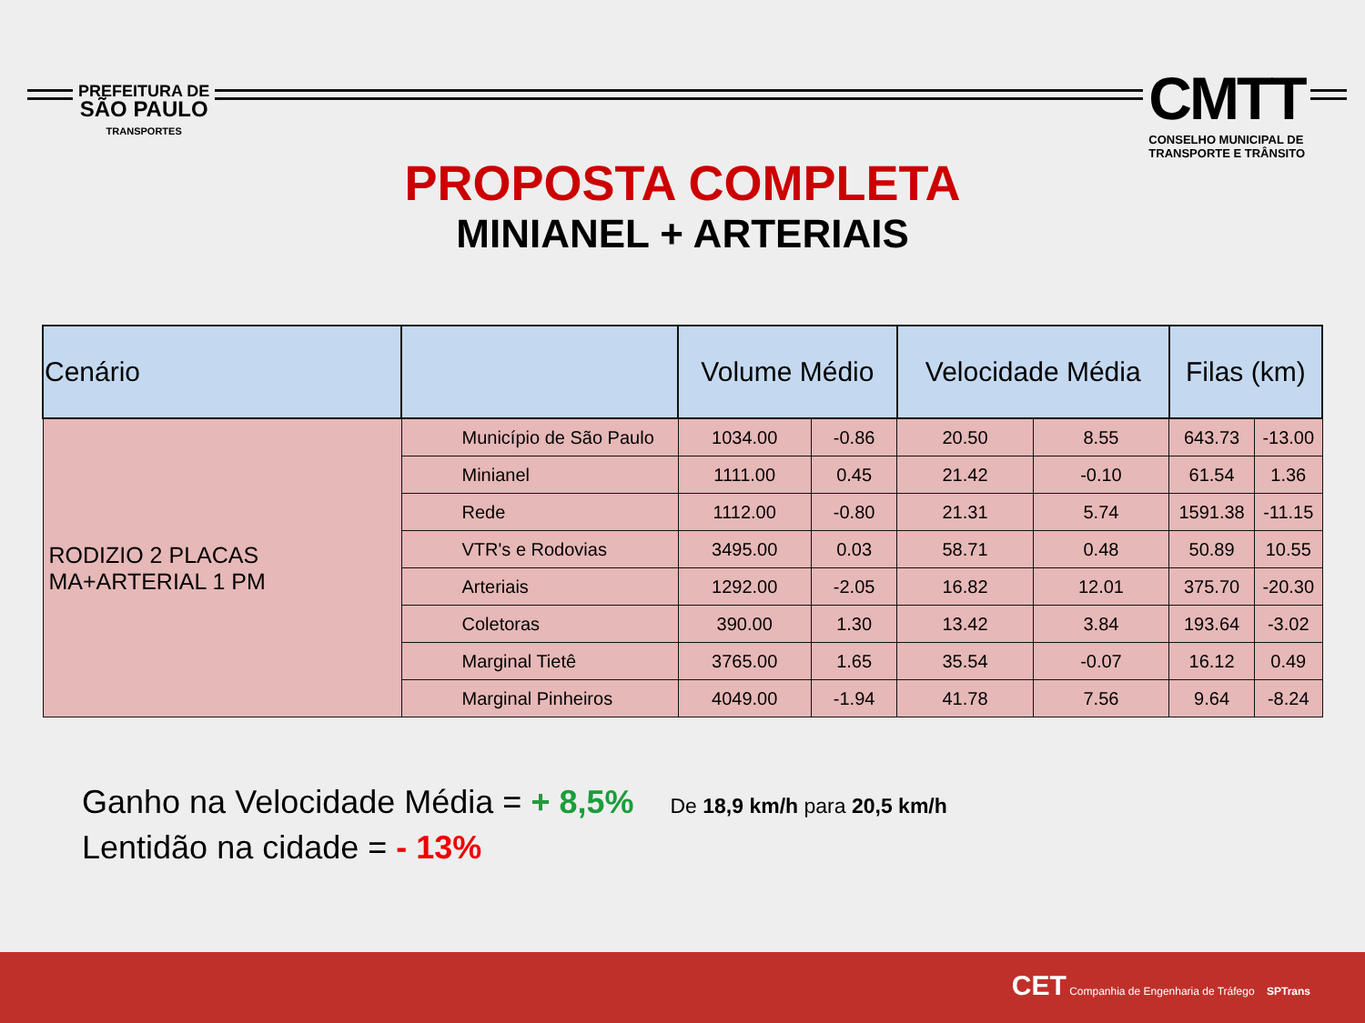PREFEITURA DE
SÃO PAULO
TRANSPORTES
CMTT
CONSELHO MUNICIPAL DE
TRANSPORTE E TRÂNSITO
PROPOSTA COMPLETA
MINIANEL + ARTERIAIS
| Cenário | | Volume Médio | | Velocidade Média | | Filas (km) | |
| --- | --- | --- | --- | --- | --- | --- | --- |
| RODIZIO 2 PLACAS MA+ARTERIAL 1 PM | Município de São Paulo | 1034.00 | -0.86 | 20.50 | 8.55 | 643.73 | -13.00 |
| | Minianel | 1111.00 | 0.45 | 21.42 | -0.10 | 61.54 | 1.36 |
| | Rede | 1112.00 | -0.80 | 21.31 | 5.74 | 1591.38 | -11.15 |
| | VTR's e Rodovias | 3495.00 | 0.03 | 58.71 | 0.48 | 50.89 | 10.55 |
| | Arteriais | 1292.00 | -2.05 | 16.82 | 12.01 | 375.70 | -20.30 |
| | Coletoras | 390.00 | 1.30 | 13.42 | 3.84 | 193.64 | -3.02 |
| | Marginal Tietê | 3765.00 | 1.65 | 35.54 | -0.07 | 16.12 | 0.49 |
| | Marginal Pinheiros | 4049.00 | -1.94 | 41.78 | 7.56 | 9.64 | -8.24 |
Ganho na Velocidade Média = + 8,5% De 18,9 km/h para 20,5 km/h
Lentidão na cidade = - 13%
CET Companhia de Engenharia de Tráfego SPTrans